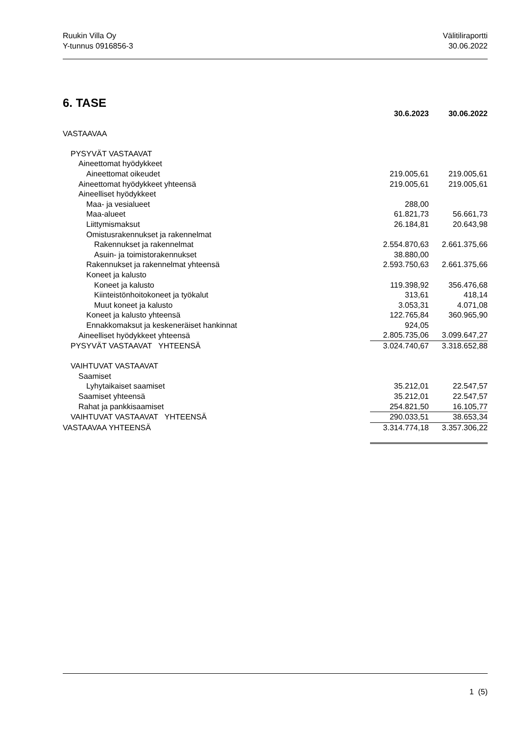Ruukin Villa Oy
Y-tunnus 0916856-3
Välitiliraportti
30.06.2022
6. TASE
| | 30.6.2023 | | 30.06.2022 |
| --- | --- | --- | --- |
| VASTAAVAA | | | |
| PYSYVÄT VASTAAVAT | | | |
| Aineettomat hyödykkeet | | | |
| Aineettomat oikeudet | 219.005,61 | | 219.005,61 |
| Aineettomat hyödykkeet yhteensä | 219.005,61 | | 219.005,61 |
| Aineelliset hyödykkeet | | | |
| Maa- ja vesialueet | 288,00 | | |
| Maa-alueet | 61.821,73 | | 56.661,73 |
| Liittymismaksut | 26.184,81 | | 20.643,98 |
| Omistusrakennukset ja rakennelmat | | | |
| Rakennukset ja rakennelmat | 2.554.870,63 | | 2.661.375,66 |
| Asuin- ja toimistorakennukset | 38.880,00 | | |
| Rakennukset ja rakennelmat yhteensä | 2.593.750,63 | | 2.661.375,66 |
| Koneet ja kalusto | | | |
| Koneet ja kalusto | 119.398,92 | | 356.476,68 |
| Kiinteistönhoitokoneet ja työkalut | 313,61 | | 418,14 |
| Muut koneet ja kalusto | 3.053,31 | | 4.071,08 |
| Koneet ja kalusto yhteensä | 122.765,84 | | 360.965,90 |
| Ennakkomaksut ja keskeneräiset hankinnat | 924,05 | | |
| Aineelliset hyödykkeet yhteensä | 2.805.735,06 | | 3.099.647,27 |
| PYSYVÄT VASTAAVAT YHTEENSÄ | 3.024.740,67 | | 3.318.652,88 |
| VAIHTUVAT VASTAAVAT | | | |
| Saamiset | | | |
| Lyhytaikaiset saamiset | 35.212,01 | | 22.547,57 |
| Saamiset yhteensä | 35.212,01 | | 22.547,57 |
| Rahat ja pankkisaamiset | 254.821,50 | | 16.105,77 |
| VAIHTUVAT VASTAAVAT YHTEENSÄ | 290.033,51 | | 38.653,34 |
| VASTAAVAA YHTEENSÄ | 3.314.774,18 | | 3.357.306,22 |
1 (5)